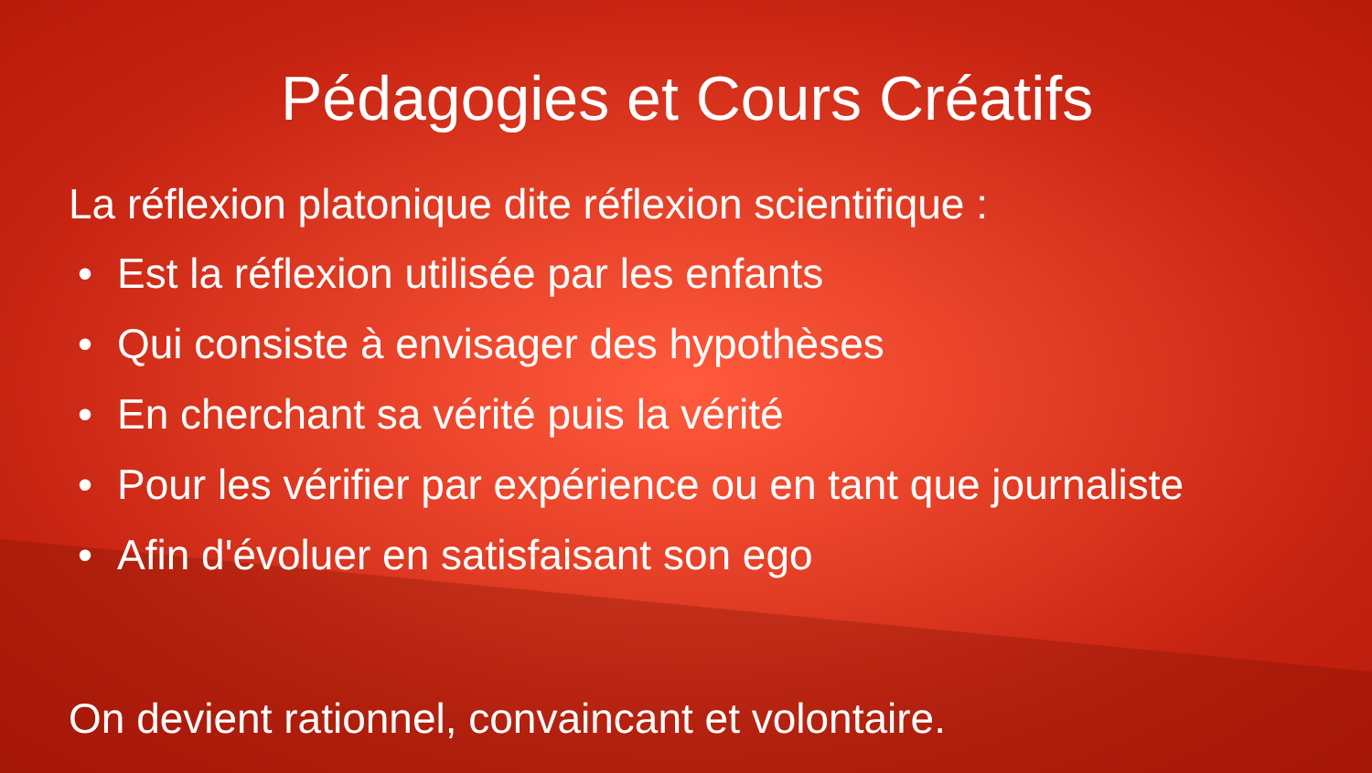Pédagogies et Cours Créatifs
La réflexion platonique dite réflexion scientifique :
• Est la réflexion utilisée par les enfants
• Qui consiste à envisager des hypothèses
• En cherchant sa vérité puis la vérité
• Pour les vérifier par expérience ou en tant que journaliste
• Afin d'évoluer en satisfaisant son ego
On devient rationnel, convaincant et volontaire.